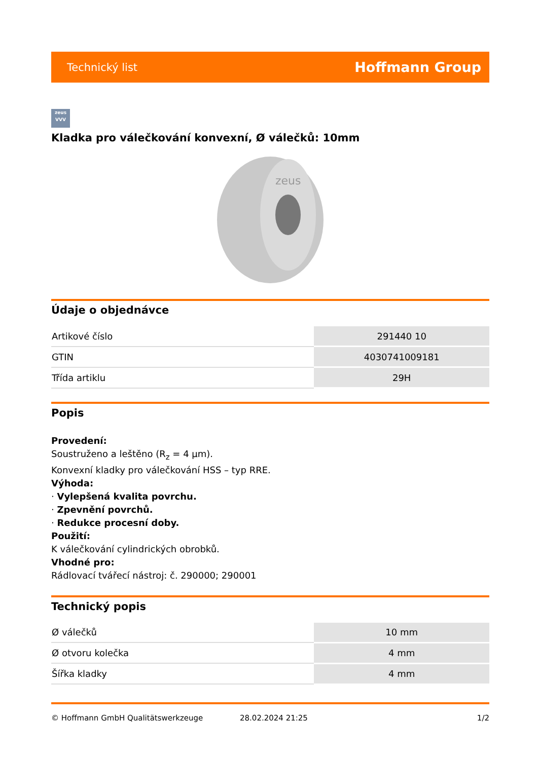Technický list Hoffmann Group
zeus
VVV
Kladka pro válečkování konvexní, Ø válečků: 10mm
zeus
Údaje o objednávce
| Artikové číslo | 291440 10 |
| GTIN | 4030741009181 |
| Třída artiklu | 29H |
Popis
Provedení:
Soustruženo a leštěno (R<sub>z</sub> = 4 µm).
Konvexní kladky pro válečkování HSS – typ RRE.
Výhoda:
· Vylepšená kvalita povrchu.
· Zpevnění povrchů.
· Redukce procesní doby.
Použití:
K válečkování cylindrických obrobků.
Vhodné pro:
Rádlovací tvářecí nástroj: č. 290000; 290001
Technický popis
| Ø válečků | 10 mm |
| Ø otvoru kolečka | 4 mm |
| Šířka kladky | 4 mm |
© Hoffmann GmbH Qualitätswerkzeuge 28.02.2024 21:25 1/2